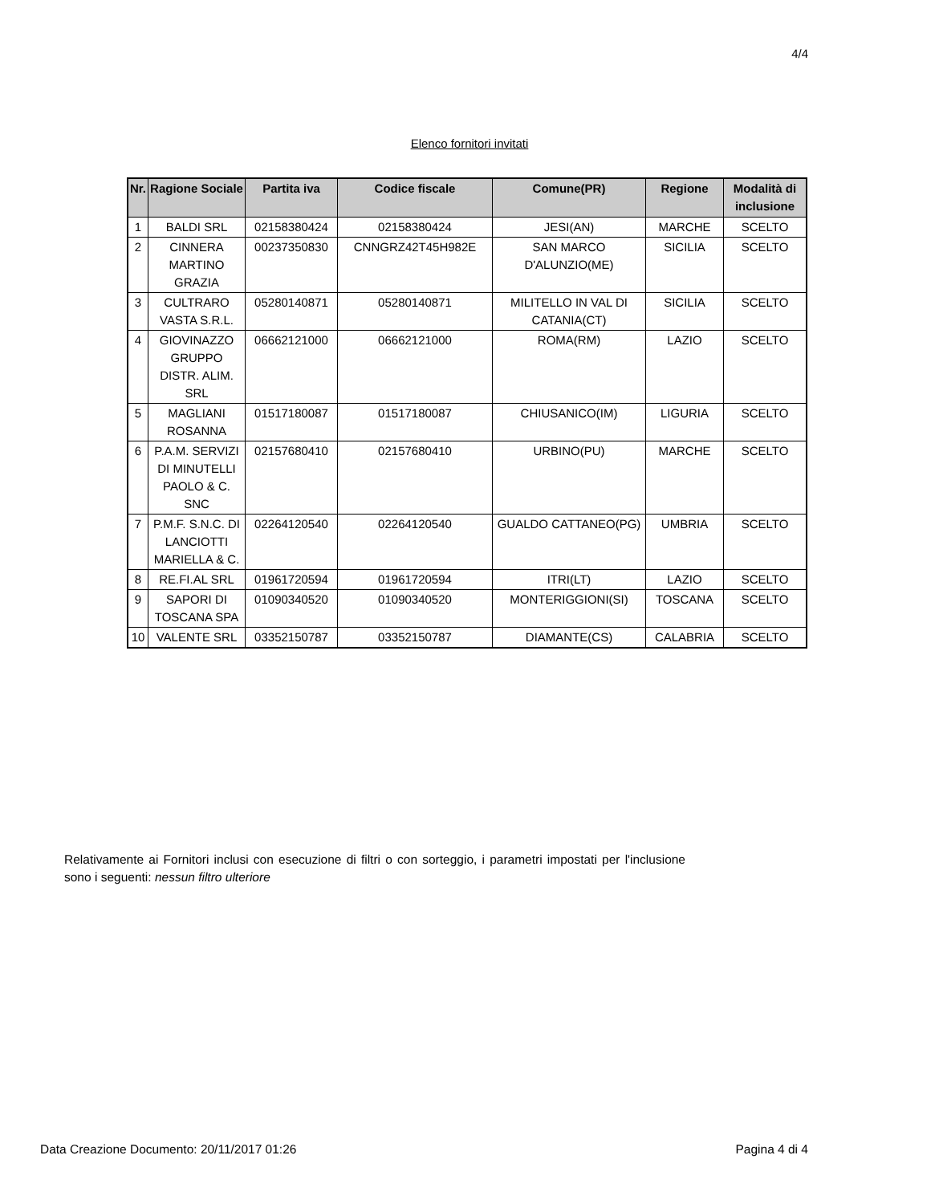4/4
Elenco fornitori invitati
| Nr. | Ragione Sociale | Partita iva | Codice fiscale | Comune(PR) | Regione | Modalità di inclusione |
| --- | --- | --- | --- | --- | --- | --- |
| 1 | BALDI SRL | 02158380424 | 02158380424 | JESI(AN) | MARCHE | SCELTO |
| 2 | CINNERA MARTINO GRAZIA | 00237350830 | CNNGRZ42T45H982E | SAN MARCO D'ALUNZIO(ME) | SICILIA | SCELTO |
| 3 | CULTRARO VASTA S.R.L. | 05280140871 | 05280140871 | MILITELLO IN VAL DI CATANIA(CT) | SICILIA | SCELTO |
| 4 | GIOVINAZZO GRUPPO DISTR. ALIM. SRL | 06662121000 | 06662121000 | ROMA(RM) | LAZIO | SCELTO |
| 5 | MAGLIANI ROSANNA | 01517180087 | 01517180087 | CHIUSANICO(IM) | LIGURIA | SCELTO |
| 6 | P.A.M. SERVIZI DI MINUTELLI PAOLO & C. SNC | 02157680410 | 02157680410 | URBINO(PU) | MARCHE | SCELTO |
| 7 | P.M.F. S.N.C. DI LANCIOTTI MARIELLA & C. | 02264120540 | 02264120540 | GUALDO CATTANEO(PG) | UMBRIA | SCELTO |
| 8 | RE.FI.AL SRL | 01961720594 | 01961720594 | ITRI(LT) | LAZIO | SCELTO |
| 9 | SAPORI DI TOSCANA SPA | 01090340520 | 01090340520 | MONTERIGGIONI(SI) | TOSCANA | SCELTO |
| 10 | VALENTE SRL | 03352150787 | 03352150787 | DIAMANTE(CS) | CALABRIA | SCELTO |
Relativamente ai Fornitori inclusi con esecuzione di filtri o con sorteggio, i parametri impostati per l'inclusione sono i seguenti: nessun filtro ulteriore
Data Creazione Documento: 20/11/2017 01:26 Pagina 4 di 4